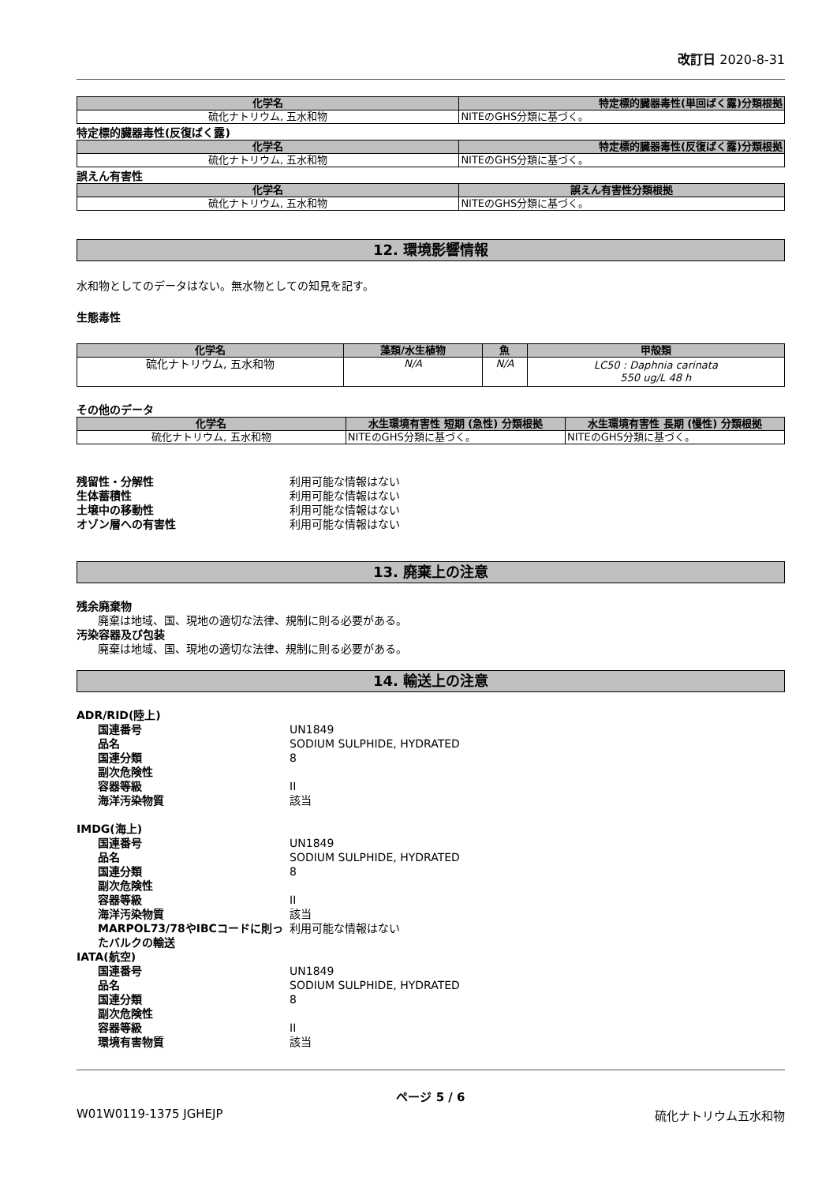改訂日 2020-8-31
| 化学名 | 特定標的臓器毒性(単回ばく露)分類根拠 |
| --- | --- |
| 硫化ナトリウム, 五水和物 | NITEのGHS分類に基づく。 |
特定標的臓器毒性(反復ばく露)
| 化学名 | 特定標的臓器毒性(反復ばく露)分類根拠 |
| --- | --- |
| 硫化ナトリウム, 五水和物 | NITEのGHS分類に基づく。 |
誤えん有害性
| 化学名 | 誤えん有害性分類根拠 |
| --- | --- |
| 硫化ナトリウム, 五水和物 | NITEのGHS分類に基づく。 |
12. 環境影響情報
水和物としてのデータはない。無水物としての知見を記す。
生態毒性
| 化学名 | 藻類/水生植物 | 魚 | 甲殻類 |
| --- | --- | --- | --- |
| 硫化ナトリウム, 五水和物 | N/A | N/A | LC50 : Daphnia carinata 550 ug/L 48 h |
その他のデータ
| 化学名 | 水生環境有害性 短期 (急性) 分類根拠 | 水生環境有害性 長期 (慢性) 分類根拠 |
| --- | --- | --- |
| 硫化ナトリウム, 五水和物 | NITEのGHS分類に基づく。 | NITEのGHS分類に基づく。 |
残留性・分解性 利用可能な情報はない
生体蓄積性 利用可能な情報はない
土壌中の移動性 利用可能な情報はない
オゾン層への有害性 利用可能な情報はない
13. 廃棄上の注意
残余廃棄物
廃棄は地域、国、現地の適切な法律、規制に則る必要がある。
汚染容器及び包装
廃棄は地域、国、現地の適切な法律、規制に則る必要がある。
14. 輸送上の注意
ADR/RID(陸上)
国連番号 UN1849
品名 SODIUM SULPHIDE, HYDRATED
国連分類 8
副次危険性
容器等級 II
海洋汚染物質 該当
IMDG(海上)
国連番号 UN1849
品名 SODIUM SULPHIDE, HYDRATED
国連分類 8
副次危険性
容器等級 II
海洋汚染物質 該当
MARPOL73/78やIBCコードに則ったバルクの輸送 利用可能な情報はない
IATA(航空)
国連番号 UN1849
品名 SODIUM SULPHIDE, HYDRATED
国連分類 8
副次危険性
容器等級 II
環境有害物質 該当
ページ 5 / 6
W01W0119-1375 JGHEJP 硫化ナトリウム五水和物